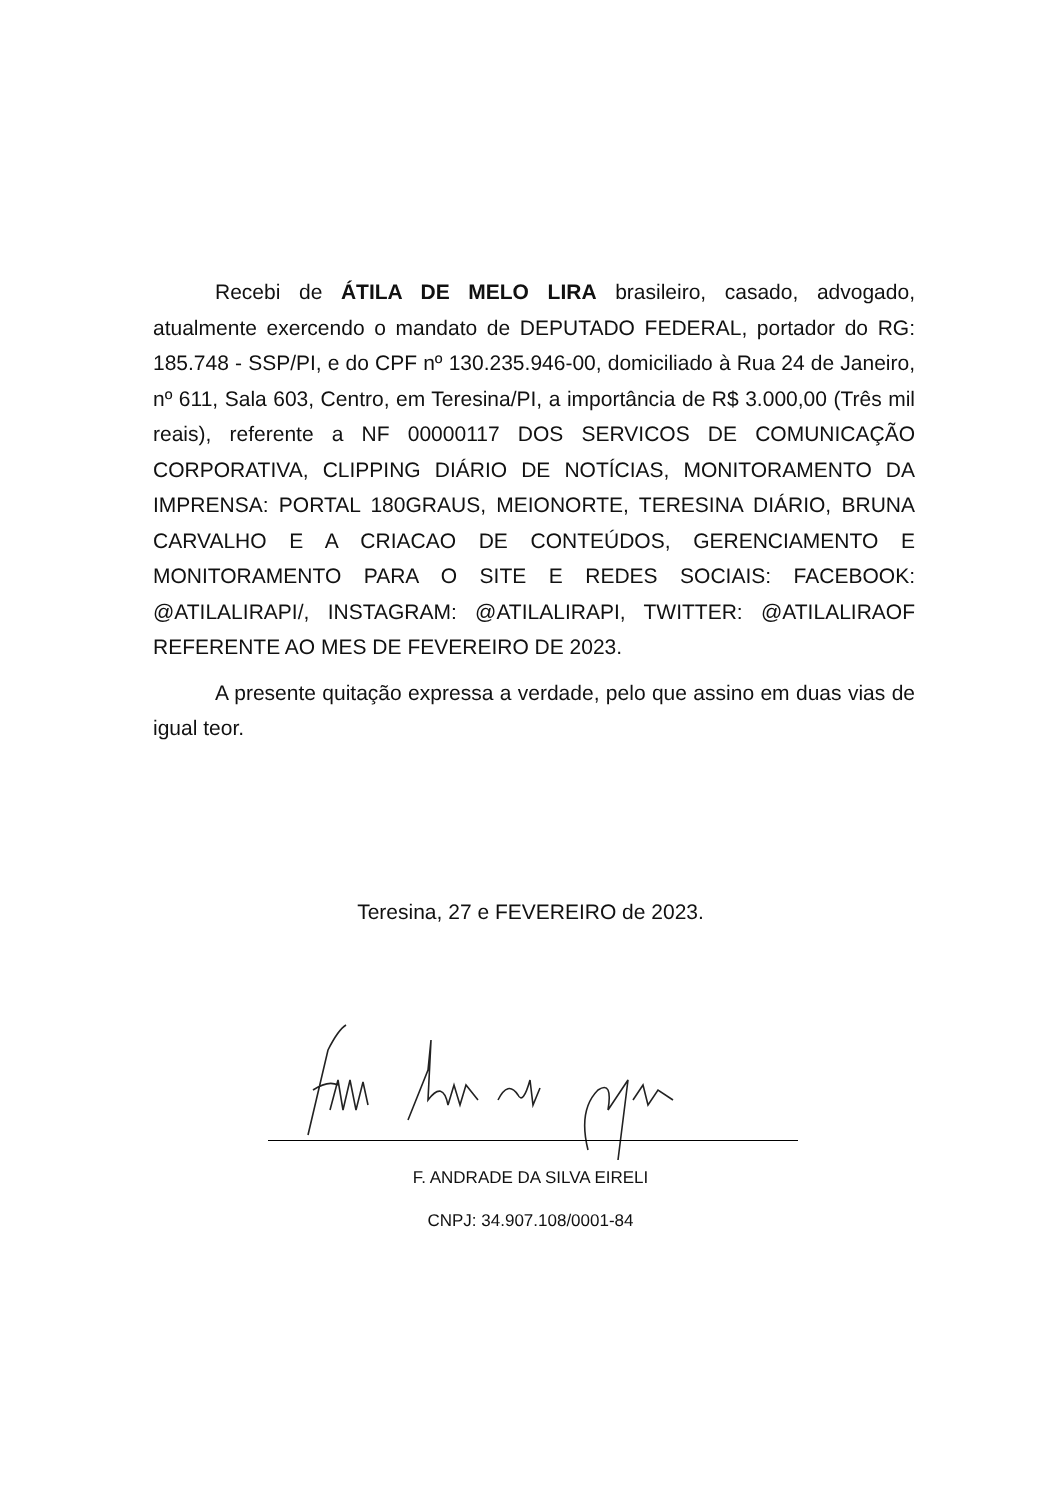Recebi de ÁTILA DE MELO LIRA brasileiro, casado, advogado, atualmente exercendo o mandato de DEPUTADO FEDERAL, portador do RG: 185.748 - SSP/PI, e do CPF nº 130.235.946-00, domiciliado à Rua 24 de Janeiro, nº 611, Sala 603, Centro, em Teresina/PI, a importância de R$ 3.000,00 (Três mil reais), referente a NF 00000117 DOS SERVICOS DE COMUNICAÇÃO CORPORATIVA, CLIPPING DIÁRIO DE NOTÍCIAS, MONITORAMENTO DA IMPRENSA: PORTAL 180GRAUS, MEIONORTE, TERESINA DIÁRIO, BRUNA CARVALHO E A CRIACAO DE CONTEÚDOS, GERENCIAMENTO E MONITORAMENTO PARA O SITE E REDES SOCIAIS: FACEBOOK: @ATILALIRAPI/, INSTAGRAM: @ATILALIRAPI, TWITTER: @ATILALIRAOF REFERENTE AO MES DE FEVEREIRO DE 2023.
A presente quitação expressa a verdade, pelo que assino em duas vias de igual teor.
Teresina, 27 e FEVEREIRO de 2023.
F. ANDRADE DA SILVA EIRELI
CNPJ: 34.907.108/0001-84